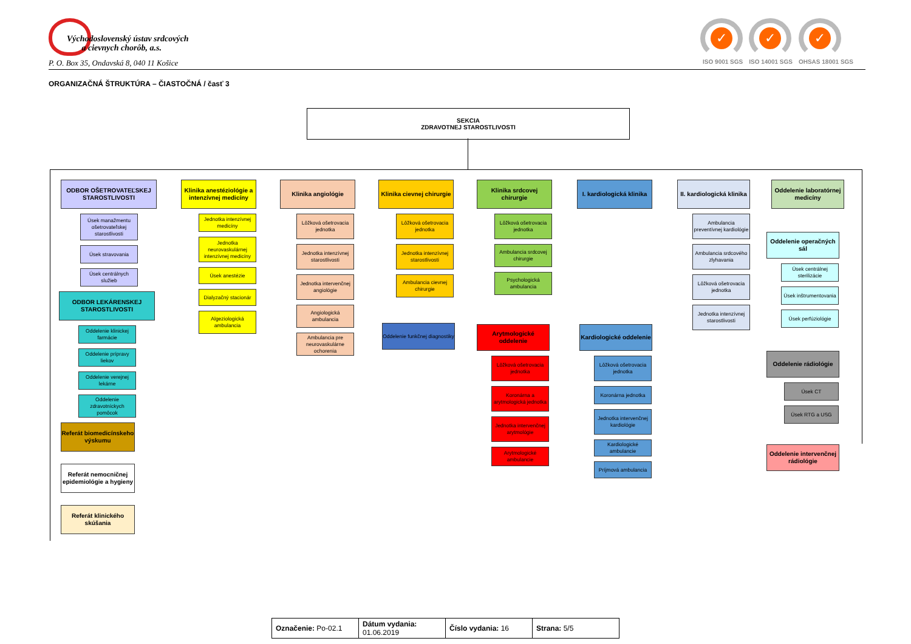Východoslovenský ústav srdcových
a cievnych chorôb, a.s.
P. O. Box 35, Ondavská 8, 040 11 Košice
✓
ISO 9001 SGS
✓
ISO 14001 SGS
✓
OHSAS 18001 SGS
ORGANIZAČNÁ ŠTRUKTÚRA – ČIASTOČNÁ / časť 3
SEKCIA
ZDRAVOTNEJ STAROSTLIVOSTI
ODBOR OŠETROVATEĽSKEJ STAROSTLIVOSTI
Úsek manažmentu ošetrovateľskej starostlivosti
Úsek stravovania
Úsek centrálnych služieb
ODBOR LEKÁRENSKEJ STAROSTLIVOSTI
Oddelenie klinickej farmácie
Oddelenie prípravy liekov
Oddelenie verejnej lekárne
Oddelenie zdravotníckych pomôcok
Referát biomedicínskeho výskumu
Referát nemocničnej epidemiológie a hygieny
Referát klinického skúšania
Klinika anestéziológie a intenzívnej medicíny
Jednotka intenzívnej medicíny
Jednotka neurovaskulárnej intenzívnej medicíny
Úsek anestézie
Dialyzačný stacionár
Algeziologická ambulancia
Klinika angiológie
Lôžková ošetrovacia jednotka
Jednotka intenzívnej starostlivosti
Jednotka intervenčnej angiológie
Angiologická ambulancia
Ambulancia pre neurovaskulárne ochorenia
Klinika cievnej chirurgie
Lôžková ošetrovacia jednotka
Jednotka intenzívnej starostlivosti
Ambulancia cievnej chirurgie
Oddelenie funkčnej diagnostiky
Klinika srdcovej chirurgie
Lôžková ošetrovacia jednotka
Ambulancia srdcovej chirurgie
Psychologická ambulancia
Arytmologické oddelenie
Lôžková ošetrovacia jednotka
Koronárna a arytmologická jednotka
Jednotka intervenčnej arytmológie
Arytmologické ambulancie
I. kardiologická klinika
Kardiologické oddelenie
Lôžková ošetrovacia jednotka
Koronárna jednotka
Jednotka intervenčnej kardiológie
Kardiologické ambulancie
Príjmová ambulancia
II. kardiologická klinika
Ambulancia preventívnej kardiológie
Ambulancia srdcového zlyhavania
Lôžková ošetrovacia jednotka
Jednotka intenzívnej starostlivosti
Oddelenie laboratórnej medicíny
Oddelenie operačných sál
Úsek centrálnej sterilizácie
Úsek inštrumentovania
Úsek perfúziológie
Oddelenie rádiológie
Úsek CT
Úsek RTG a USG
Oddelenie intervenčnej rádiológie
| Označenie: Po-02.1 | Dátum vydania: 01.06.2019 | Číslo vydania: 16 | Strana: 5/5 |